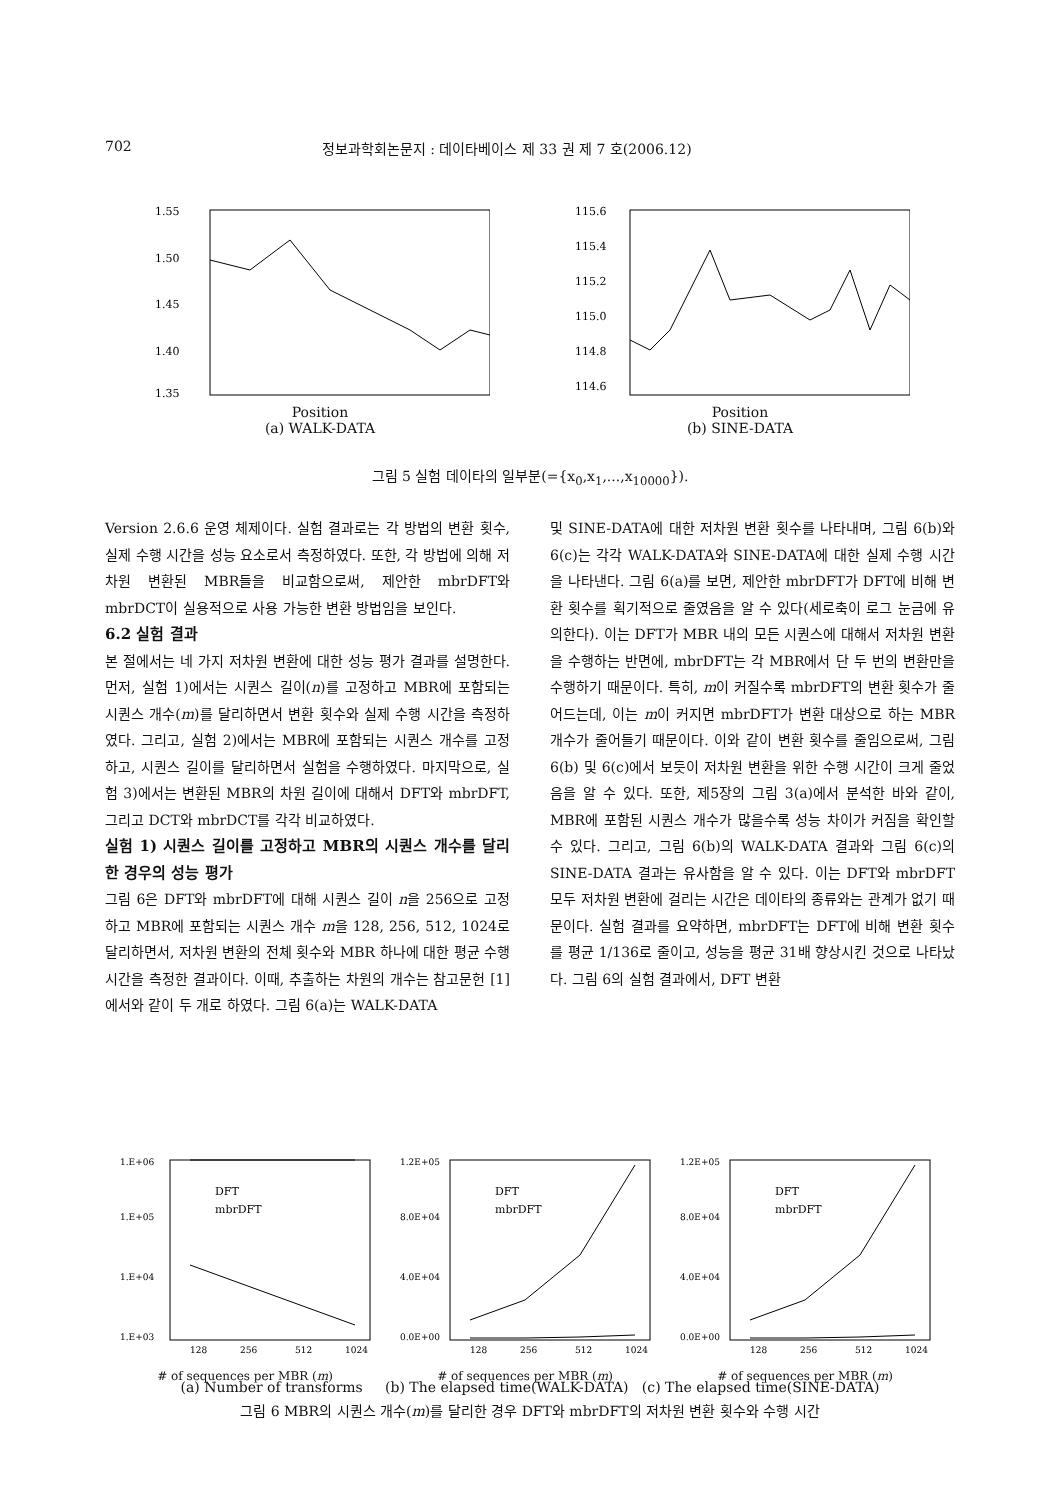702 정보과학회논문지 : 데이타베이스 제 33 권 제 7 호(2006.12)
1.55
1.50
1.45
1.40
1.35
Position
(a) WALK-DATA
115.6
115.4
115.2
115.0
114.8
114.6
Position
(b) SINE-DATA
그림 5 실험 데이타의 일부분(={x<sub>0</sub>,x<sub>1</sub>,...,x<sub>10000</sub>}).
Version 2.6.6 운영 체제이다. 실험 결과로는 각 방법의 변환 횟수, 실제 수행 시간을 성능 요소로서 측정하였다. 또한, 각 방법에 의해 저차원 변환된 MBR들을 비교함으로써, 제안한 mbrDFT와 mbrDCT이 실용적으로 사용 가능한 변환 방법임을 보인다.
6.2 실험 결과
본 절에서는 네 가지 저차원 변환에 대한 성능 평가 결과를 설명한다. 먼저, 실험 1)에서는 시퀀스 길이(n)를 고정하고 MBR에 포함되는 시퀀스 개수(m)를 달리하면서 변환 횟수와 실제 수행 시간을 측정하였다. 그리고, 실험 2)에서는 MBR에 포함되는 시퀀스 개수를 고정하고, 시퀀스 길이를 달리하면서 실험을 수행하였다. 마지막으로, 실험 3)에서는 변환된 MBR의 차원 길이에 대해서 DFT와 mbrDFT, 그리고 DCT와 mbrDCT를 각각 비교하였다.
실험 1) 시퀀스 길이를 고정하고 MBR의 시퀀스 개수를 달리한 경우의 성능 평가
그림 6은 DFT와 mbrDFT에 대해 시퀀스 길이 n을 256으로 고정하고 MBR에 포함되는 시퀀스 개수 m을 128, 256, 512, 1024로 달리하면서, 저차원 변환의 전체 횟수와 MBR 하나에 대한 평균 수행 시간을 측정한 결과이다. 이때, 추출하는 차원의 개수는 참고문헌 [1]에서와 같이 두 개로 하였다. 그림 6(a)는 WALK-DATA
및 SINE-DATA에 대한 저차원 변환 횟수를 나타내며, 그림 6(b)와 6(c)는 각각 WALK-DATA와 SINE-DATA에 대한 실제 수행 시간을 나타낸다. 그림 6(a)를 보면, 제안한 mbrDFT가 DFT에 비해 변환 횟수를 획기적으로 줄였음을 알 수 있다(세로축이 로그 눈금에 유의한다). 이는 DFT가 MBR 내의 모든 시퀀스에 대해서 저차원 변환을 수행하는 반면에, mbrDFT는 각 MBR에서 단 두 번의 변환만을 수행하기 때문이다. 특히, m이 커질수록 mbrDFT의 변환 횟수가 줄어드는데, 이는 m이 커지면 mbrDFT가 변환 대상으로 하는 MBR 개수가 줄어들기 때문이다. 이와 같이 변환 횟수를 줄임으로써, 그림 6(b) 및 6(c)에서 보듯이 저차원 변환을 위한 수행 시간이 크게 줄었음을 알 수 있다. 또한, 제5장의 그림 3(a)에서 분석한 바와 같이, MBR에 포함된 시퀀스 개수가 많을수록 성능 차이가 커짐을 확인할 수 있다. 그리고, 그림 6(b)의 WALK-DATA 결과와 그림 6(c)의 SINE-DATA 결과는 유사함을 알 수 있다. 이는 DFT와 mbrDFT 모두 저차원 변환에 걸리는 시간은 데이타의 종류와는 관계가 없기 때문이다. 실험 결과를 요약하면, mbrDFT는 DFT에 비해 변환 횟수를 평균 1/136로 줄이고, 성능을 평균 31배 향상시킨 것으로 나타났다. 그림 6의 실험 결과에서, DFT 변환
1.E+06
1.E+05
1.E+04
1.E+03
DFT
mbrDFT
128
256
512
1024
# of sequences per MBR (m)
1.2E+05
8.0E+04
4.0E+04
0.0E+00
DFT
mbrDFT
128
256
512
1024
# of sequences per MBR (m)
1.2E+05
8.0E+04
4.0E+04
0.0E+00
DFT
mbrDFT
128
256
512
1024
# of sequences per MBR (m)
(a) Number of transforms (b) The elapsed time(WALK-DATA) (c) The elapsed time(SINE-DATA)
그림 6 MBR의 시퀀스 개수(m)를 달리한 경우 DFT와 mbrDFT의 저차원 변환 횟수와 수행 시간